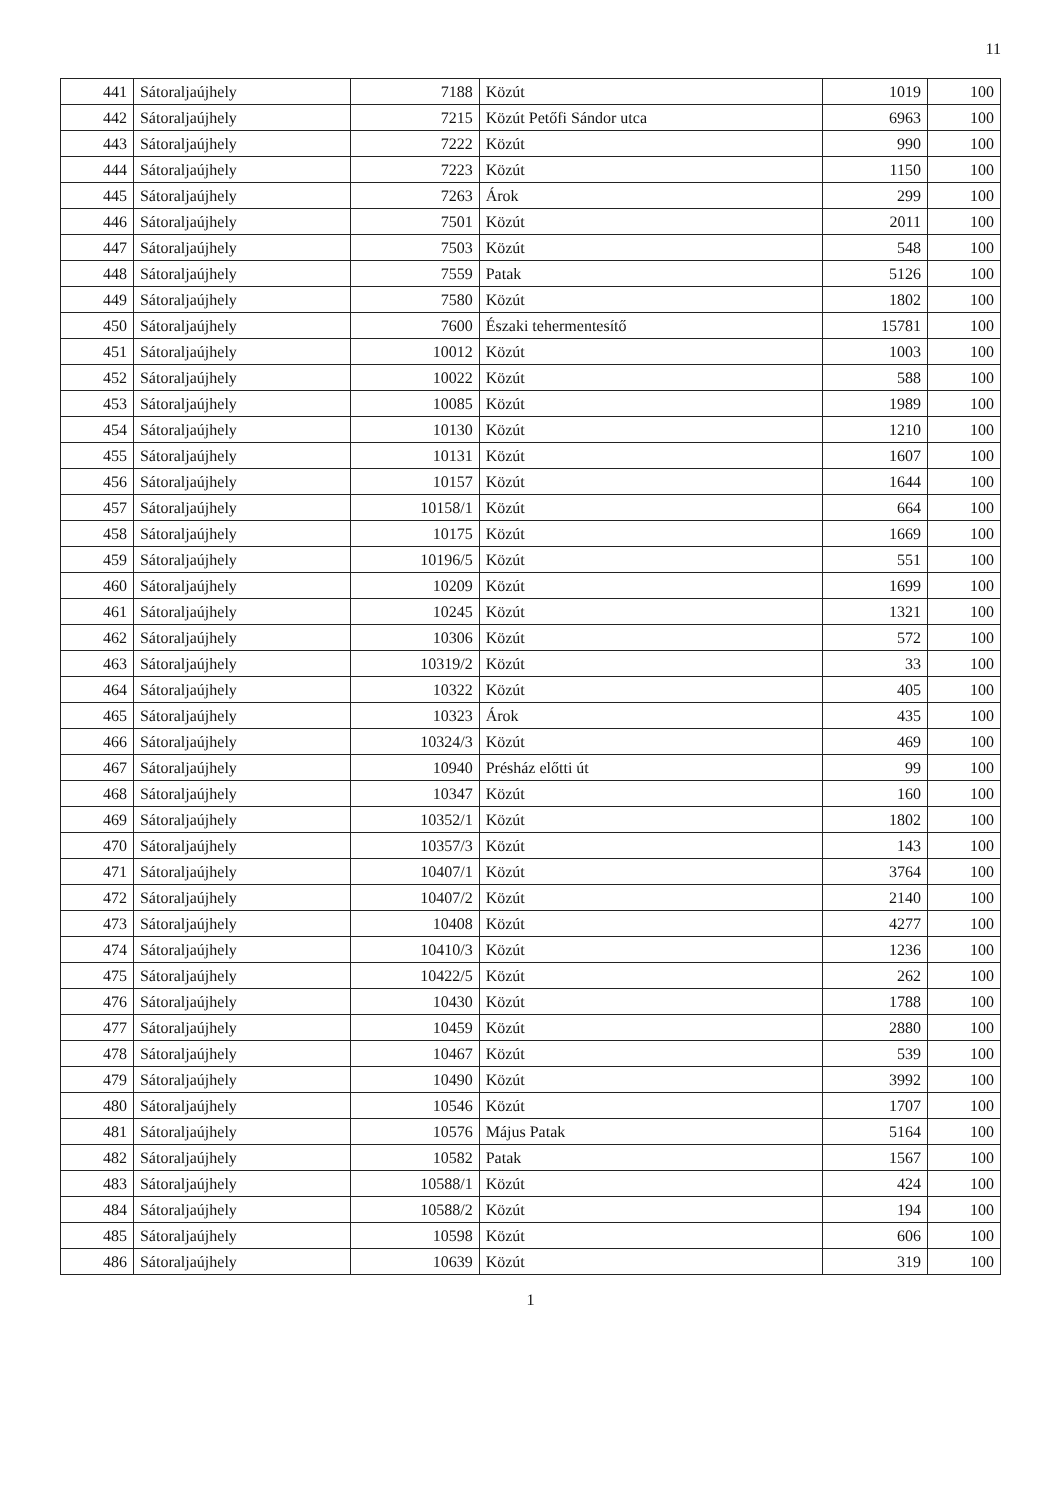11
| 441 | Sátoraljaújhely | 7188 | Közút | 1019 | 100 |
| 442 | Sátoraljaújhely | 7215 | Közút Petőfi Sándor utca | 6963 | 100 |
| 443 | Sátoraljaújhely | 7222 | Közút | 990 | 100 |
| 444 | Sátoraljaújhely | 7223 | Közút | 1150 | 100 |
| 445 | Sátoraljaújhely | 7263 | Árok | 299 | 100 |
| 446 | Sátoraljaújhely | 7501 | Közút | 2011 | 100 |
| 447 | Sátoraljaújhely | 7503 | Közút | 548 | 100 |
| 448 | Sátoraljaújhely | 7559 | Patak | 5126 | 100 |
| 449 | Sátoraljaújhely | 7580 | Közút | 1802 | 100 |
| 450 | Sátoraljaújhely | 7600 | Északi tehermentesítő | 15781 | 100 |
| 451 | Sátoraljaújhely | 10012 | Közút | 1003 | 100 |
| 452 | Sátoraljaújhely | 10022 | Közút | 588 | 100 |
| 453 | Sátoraljaújhely | 10085 | Közút | 1989 | 100 |
| 454 | Sátoraljaújhely | 10130 | Közút | 1210 | 100 |
| 455 | Sátoraljaújhely | 10131 | Közút | 1607 | 100 |
| 456 | Sátoraljaújhely | 10157 | Közút | 1644 | 100 |
| 457 | Sátoraljaújhely | 10158/1 | Közút | 664 | 100 |
| 458 | Sátoraljaújhely | 10175 | Közút | 1669 | 100 |
| 459 | Sátoraljaújhely | 10196/5 | Közút | 551 | 100 |
| 460 | Sátoraljaújhely | 10209 | Közút | 1699 | 100 |
| 461 | Sátoraljaújhely | 10245 | Közút | 1321 | 100 |
| 462 | Sátoraljaújhely | 10306 | Közút | 572 | 100 |
| 463 | Sátoraljaújhely | 10319/2 | Közút | 33 | 100 |
| 464 | Sátoraljaújhely | 10322 | Közút | 405 | 100 |
| 465 | Sátoraljaújhely | 10323 | Árok | 435 | 100 |
| 466 | Sátoraljaújhely | 10324/3 | Közút | 469 | 100 |
| 467 | Sátoraljaújhely | 10940 | Présház előtti út | 99 | 100 |
| 468 | Sátoraljaújhely | 10347 | Közút | 160 | 100 |
| 469 | Sátoraljaújhely | 10352/1 | Közút | 1802 | 100 |
| 470 | Sátoraljaújhely | 10357/3 | Közút | 143 | 100 |
| 471 | Sátoraljaújhely | 10407/1 | Közút | 3764 | 100 |
| 472 | Sátoraljaújhely | 10407/2 | Közút | 2140 | 100 |
| 473 | Sátoraljaújhely | 10408 | Közút | 4277 | 100 |
| 474 | Sátoraljaújhely | 10410/3 | Közút | 1236 | 100 |
| 475 | Sátoraljaújhely | 10422/5 | Közút | 262 | 100 |
| 476 | Sátoraljaújhely | 10430 | Közút | 1788 | 100 |
| 477 | Sátoraljaújhely | 10459 | Közút | 2880 | 100 |
| 478 | Sátoraljaújhely | 10467 | Közút | 539 | 100 |
| 479 | Sátoraljaújhely | 10490 | Közút | 3992 | 100 |
| 480 | Sátoraljaújhely | 10546 | Közút | 1707 | 100 |
| 481 | Sátoraljaújhely | 10576 | Május Patak | 5164 | 100 |
| 482 | Sátoraljaújhely | 10582 | Patak | 1567 | 100 |
| 483 | Sátoraljaújhely | 10588/1 | Közút | 424 | 100 |
| 484 | Sátoraljaújhely | 10588/2 | Közút | 194 | 100 |
| 485 | Sátoraljaújhely | 10598 | Közút | 606 | 100 |
| 486 | Sátoraljaújhely | 10639 | Közút | 319 | 100 |
1